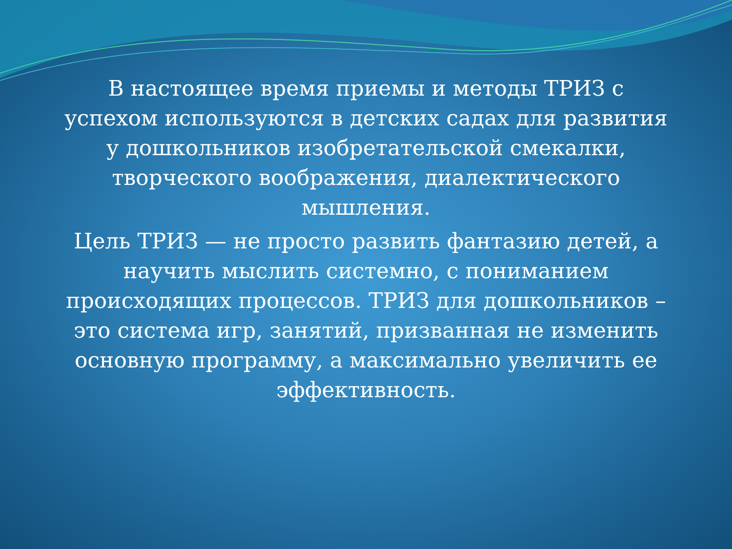В настоящее время приемы и методы ТРИЗ с успехом используются в детских садах для развития у дошкольников изобретательской смекалки, творческого воображения, диалектического мышления.
Цель ТРИЗ — не просто развить фантазию детей, а научить мыслить системно, с пониманием происходящих процессов. ТРИЗ для дошкольников – это система игр, занятий, призванная не изменить основную программу, а максимально увеличить ее эффективность.